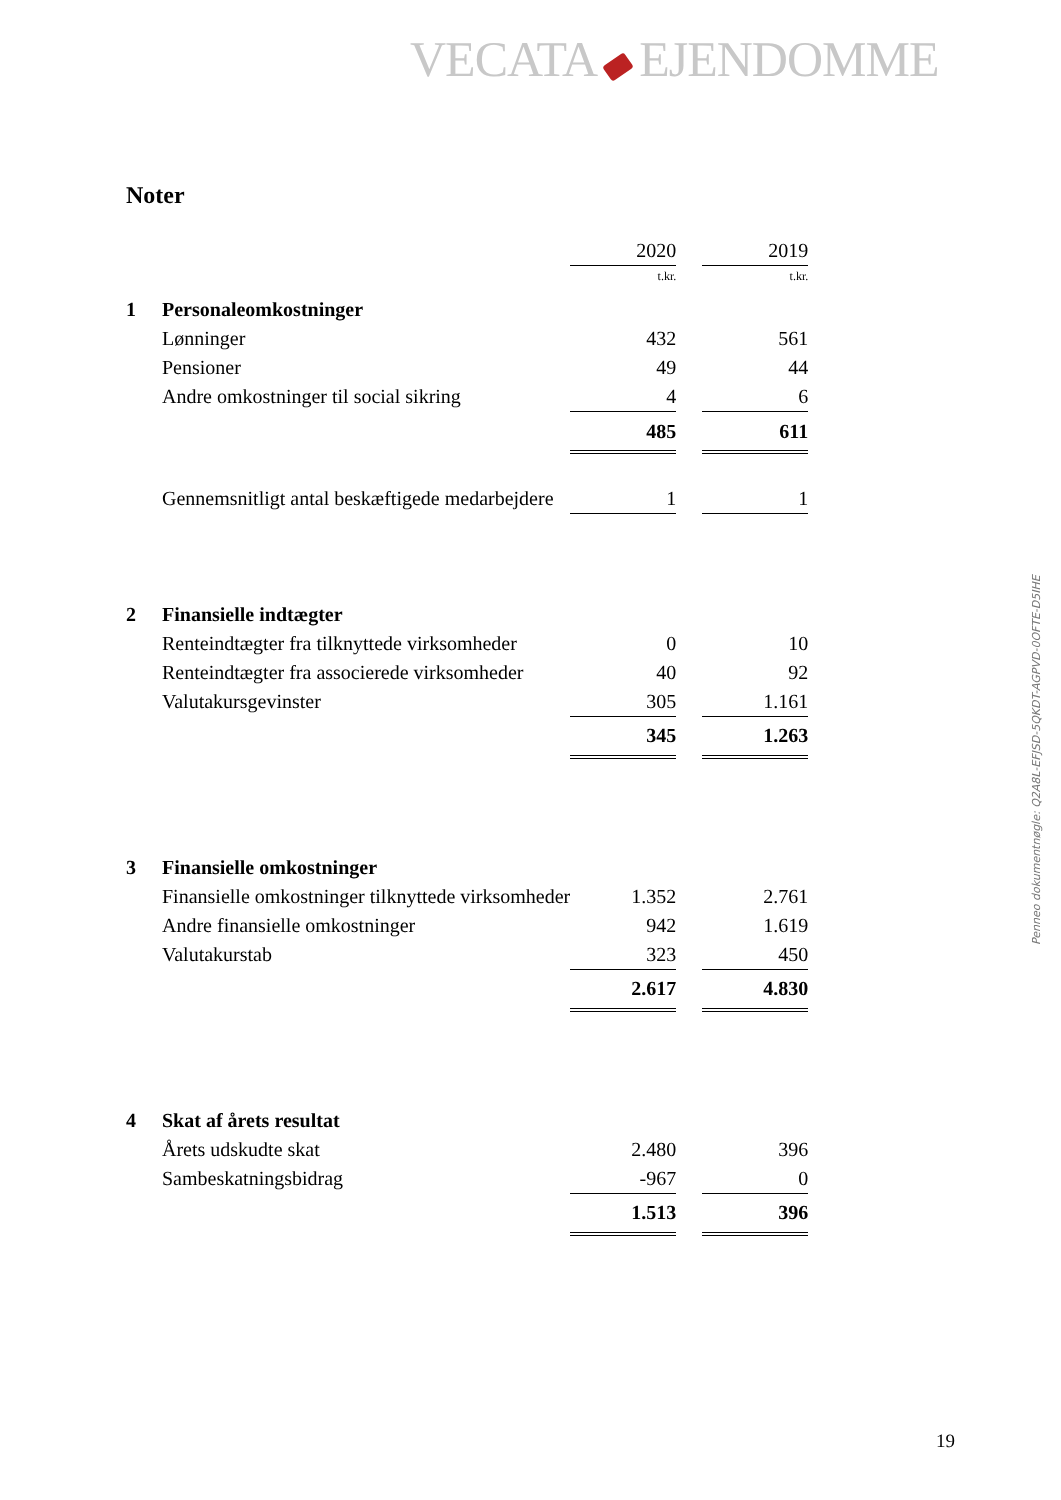VECATA EJENDOMME
Noter
| | | 2020 | | 2019 |
| | | t.kr. | | t.kr. |
| 1 | Personaleomkostninger | | | |
| | Lønninger | 432 | | 561 |
| | Pensioner | 49 | | 44 |
| | Andre omkostninger til social sikring | 4 | | 6 |
| | | 485 | | 611 |
| | Gennemsnitligt antal beskæftigede medarbejdere | 1 | | 1 |
| 2 | Finansielle indtægter | | | |
| | Renteindtægter fra tilknyttede virksomheder | 0 | | 10 |
| | Renteindtægter fra associerede virksomheder | 40 | | 92 |
| | Valutakursgevinster | 305 | | 1.161 |
| | | 345 | | 1.263 |
| 3 | Finansielle omkostninger | | | |
| | Finansielle omkostninger tilknyttede virksomheder | 1.352 | | 2.761 |
| | Andre finansielle omkostninger | 942 | | 1.619 |
| | Valutakurstab | 323 | | 450 |
| | | 2.617 | | 4.830 |
| 4 | Skat af årets resultat | | | |
| | Årets udskudte skat | 2.480 | | 396 |
| | Sambeskatningsbidrag | -967 | | 0 |
| | | 1.513 | | 396 |
Penneo dokumentnøgle: Q2A8L-EFJSD-5QKDT-AGPVD-0OFTE-D5IHE
19